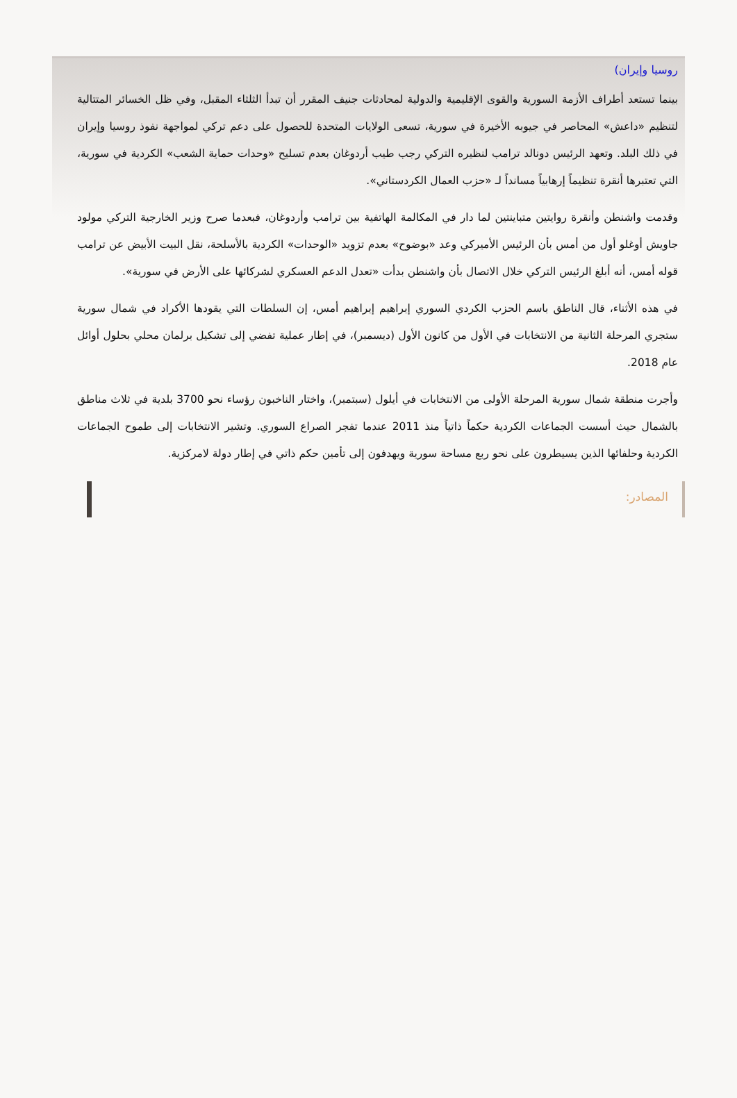روسيا وإيران)
بينما تستعد أطراف الأزمة السورية والقوى الإقليمية والدولية لمحادثات جنيف المقرر أن تبدأ الثلثاء المقبل، وفي ظل الخسائر المتتالية لتنظيم «داعش» المحاصر في جيوبه الأخيرة في سورية، تسعى الولايات المتحدة للحصول على دعم تركي لمواجهة نفوذ روسيا وإيران في ذلك البلد. وتعهد الرئيس دونالد ترامب لنظيره التركي رجب طيب أردوغان بعدم تسليح «وحدات حماية الشعب» الكردية في سورية، التي تعتبرها أنقرة تنظيماً إرهابياً مسانداً لـ «حزب العمال الكردستاني».
وقدمت واشنطن وأنقرة روايتين متباينتين لما دار في المكالمة الهاتفية بين ترامب وأردوغان، فبعدما صرح وزير الخارجية التركي مولود جاويش أوغلو أول من أمس بأن الرئيس الأميركي وعد «بوضوح» بعدم تزويد «الوحدات» الكردية بالأسلحة، نقل البيت الأبيض عن ترامب قوله أمس، أنه أبلغ الرئيس التركي خلال الاتصال بأن واشنطن بدأت «تعدل الدعم العسكري لشركائها على الأرض في سورية».
في هذه الأثناء، قال الناطق باسم الحزب الكردي السوري إبراهيم إبراهيم أمس، إن السلطات التي يقودها الأكراد في شمال سورية ستجري المرحلة الثانية من الانتخابات في الأول من كانون الأول (ديسمبر)، في إطار عملية تفضي إلى تشكيل برلمان محلي بحلول أوائل عام 2018.
وأجرت منطقة شمال سورية المرحلة الأولى من الانتخابات في أيلول (سبتمبر)، واختار الناخبون رؤساء نحو 3700 بلدية في ثلاث مناطق بالشمال حيث أسست الجماعات الكردية حكماً ذاتياً منذ 2011 عندما تفجر الصراع السوري. وتشير الانتخابات إلى طموح الجماعات الكردية وحلفائها الذين يسيطرون على نحو ربع مساحة سورية ويهدفون إلى تأمين حكم ذاتي في إطار دولة لامركزية.
المصادر: